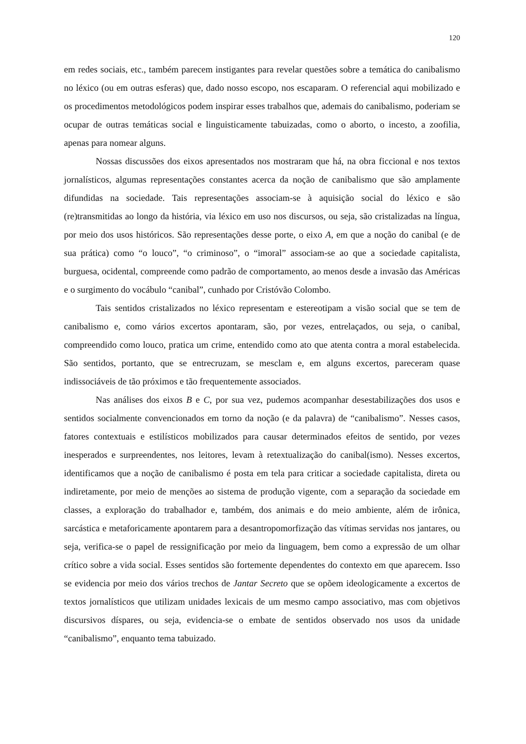120
em redes sociais, etc., também parecem instigantes para revelar questões sobre a temática do canibalismo no léxico (ou em outras esferas) que, dado nosso escopo, nos escaparam. O referencial aqui mobilizado e os procedimentos metodológicos podem inspirar esses trabalhos que, ademais do canibalismo, poderiam se ocupar de outras temáticas social e linguisticamente tabuizadas, como o aborto, o incesto, a zoofilia, apenas para nomear alguns.
Nossas discussões dos eixos apresentados nos mostraram que há, na obra ficcional e nos textos jornalísticos, algumas representações constantes acerca da noção de canibalismo que são amplamente difundidas na sociedade. Tais representações associam-se à aquisição social do léxico e são (re)transmitidas ao longo da história, via léxico em uso nos discursos, ou seja, são cristalizadas na língua, por meio dos usos históricos. São representações desse porte, o eixo A, em que a noção do canibal (e de sua prática) como “o louco”, “o criminoso”, o “imoral” associam-se ao que a sociedade capitalista, burguesa, ocidental, compreende como padrão de comportamento, ao menos desde a invasão das Américas e o surgimento do vocábulo “canibal”, cunhado por Cristóvão Colombo.
Tais sentidos cristalizados no léxico representam e estereotipam a visão social que se tem de canibalismo e, como vários excertos apontaram, são, por vezes, entrelaçados, ou seja, o canibal, compreendido como louco, pratica um crime, entendido como ato que atenta contra a moral estabelecida. São sentidos, portanto, que se entrecruzam, se mesclam e, em alguns excertos, pareceram quase indissociáveis de tão próximos e tão frequentemente associados.
Nas análises dos eixos B e C, por sua vez, pudemos acompanhar desestabilizações dos usos e sentidos socialmente convencionados em torno da noção (e da palavra) de “canibalismo”. Nesses casos, fatores contextuais e estilísticos mobilizados para causar determinados efeitos de sentido, por vezes inesperados e surpreendentes, nos leitores, levam à retextualização do canibal(ismo). Nesses excertos, identificamos que a noção de canibalismo é posta em tela para criticar a sociedade capitalista, direta ou indiretamente, por meio de menções ao sistema de produção vigente, com a separação da sociedade em classes, a exploração do trabalhador e, também, dos animais e do meio ambiente, além de irônica, sarcástica e metaforicamente apontarem para a desantropomorfização das vítimas servidas nos jantares, ou seja, verifica-se o papel de ressignificação por meio da linguagem, bem como a expressão de um olhar crítico sobre a vida social. Esses sentidos são fortemente dependentes do contexto em que aparecem. Isso se evidencia por meio dos vários trechos de Jantar Secreto que se opõem ideologicamente a excertos de textos jornalísticos que utilizam unidades lexicais de um mesmo campo associativo, mas com objetivos discursivos díspares, ou seja, evidencia-se o embate de sentidos observado nos usos da unidade “canibalismo”, enquanto tema tabuizado.